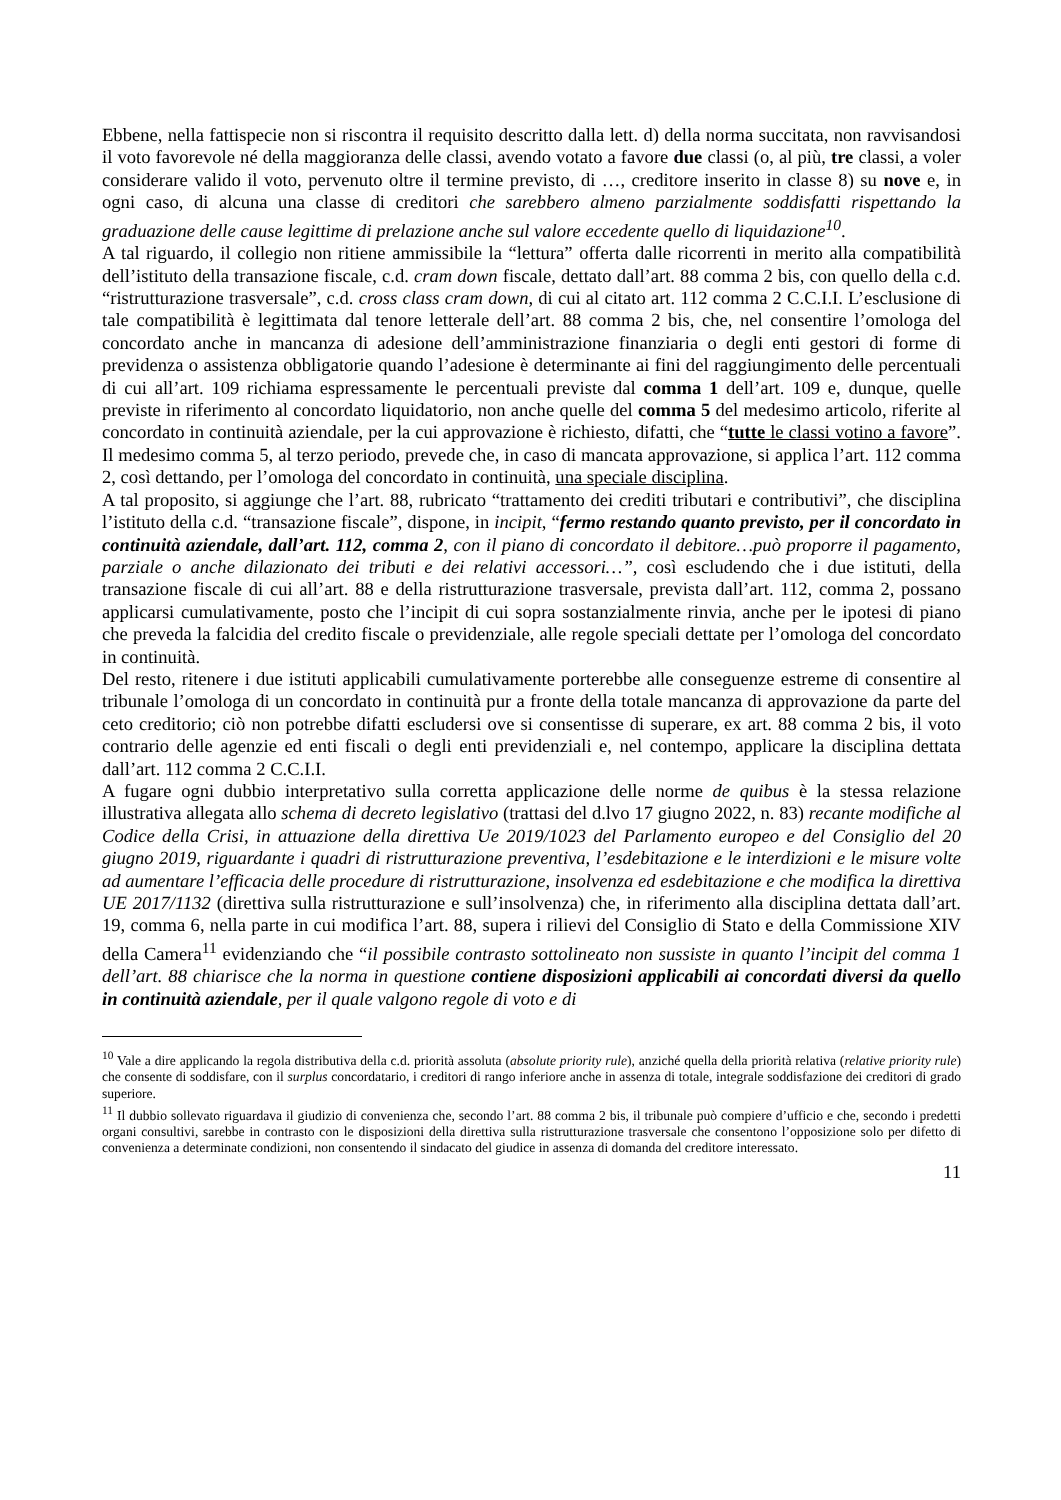Ebbene, nella fattispecie non si riscontra il requisito descritto dalla lett. d) della norma succitata, non ravvisandosi il voto favorevole né della maggioranza delle classi, avendo votato a favore due classi (o, al più, tre classi, a voler considerare valido il voto, pervenuto oltre il termine previsto, di …, creditore inserito in classe 8) su nove e, in ogni caso, di alcuna una classe di creditori che sarebbero almeno parzialmente soddisfatti rispettando la graduazione delle cause legittime di prelazione anche sul valore eccedente quello di liquidazione<sup>10</sup>.
A tal riguardo, il collegio non ritiene ammissibile la “lettura” offerta dalle ricorrenti in merito alla compatibilità dell’istituto della transazione fiscale, c.d. cram down fiscale, dettato dall’art. 88 comma 2 bis, con quello della c.d. “ristrutturazione trasversale”, c.d. cross class cram down, di cui al citato art. 112 comma 2 C.C.I.I. L’esclusione di tale compatibilità è legittimata dal tenore letterale dell’art. 88 comma 2 bis, che, nel consentire l’omologa del concordato anche in mancanza di adesione dell’amministrazione finanziaria o degli enti gestori di forme di previdenza o assistenza obbligatorie quando l’adesione è determinante ai fini del raggiungimento delle percentuali di cui all’art. 109 richiama espressamente le percentuali previste dal comma 1 dell’art. 109 e, dunque, quelle previste in riferimento al concordato liquidatorio, non anche quelle del comma 5 del medesimo articolo, riferite al concordato in continuità aziendale, per la cui approvazione è richiesto, difatti, che “tutte le classi votino a favore”. Il medesimo comma 5, al terzo periodo, prevede che, in caso di mancata approvazione, si applica l’art. 112 comma 2, così dettando, per l’omologa del concordato in continuità, una speciale disciplina.
A tal proposito, si aggiunge che l’art. 88, rubricato “trattamento dei crediti tributari e contributivi”, che disciplina l’istituto della c.d. “transazione fiscale”, dispone, in incipit, “fermo restando quanto previsto, per il concordato in continuità aziendale, dall’art. 112, comma 2, con il piano di concordato il debitore…può proporre il pagamento, parziale o anche dilazionato dei tributi e dei relativi accessori…”, così escludendo che i due istituti, della transazione fiscale di cui all’art. 88 e della ristrutturazione trasversale, prevista dall’art. 112, comma 2, possano applicarsi cumulativamente, posto che l’incipit di cui sopra sostanzialmente rinvia, anche per le ipotesi di piano che preveda la falcidia del credito fiscale o previdenziale, alle regole speciali dettate per l’omologa del concordato in continuità.
Del resto, ritenere i due istituti applicabili cumulativamente porterebbe alle conseguenze estreme di consentire al tribunale l’omologa di un concordato in continuità pur a fronte della totale mancanza di approvazione da parte del ceto creditorio; ciò non potrebbe difatti escludersi ove si consentisse di superare, ex art. 88 comma 2 bis, il voto contrario delle agenzie ed enti fiscali o degli enti previdenziali e, nel contempo, applicare la disciplina dettata dall’art. 112 comma 2 C.C.I.I.
A fugare ogni dubbio interpretativo sulla corretta applicazione delle norme de quibus è la stessa relazione illustrativa allegata allo schema di decreto legislativo (trattasi del d.lvo 17 giugno 2022, n. 83) recante modifiche al Codice della Crisi, in attuazione della direttiva Ue 2019/1023 del Parlamento europeo e del Consiglio del 20 giugno 2019, riguardante i quadri di ristrutturazione preventiva, l’esdebitazione e le interdizioni e le misure volte ad aumentare l’efficacia delle procedure di ristrutturazione, insolvenza ed esdebitazione e che modifica la direttiva UE 2017/1132 (direttiva sulla ristrutturazione e sull’insolvenza) che, in riferimento alla disciplina dettata dall’art. 19, comma 6, nella parte in cui modifica l’art. 88, supera i rilievi del Consiglio di Stato e della Commissione XIV della Camera<sup>11</sup> evidenziando che “il possibile contrasto sottolineato non sussiste in quanto l’incipit del comma 1 dell’art. 88 chiarisce che la norma in questione contiene disposizioni applicabili ai concordati diversi da quello in continuità aziendale, per il quale valgono regole di voto e di
<sup>10</sup> Vale a dire applicando la regola distributiva della c.d. priorità assoluta (absolute priority rule), anziché quella della priorità relativa (relative priority rule) che consente di soddisfare, con il surplus concordatario, i creditori di rango inferiore anche in assenza di totale, integrale soddisfazione dei creditori di grado superiore.
<sup>11</sup> Il dubbio sollevato riguardava il giudizio di convenienza che, secondo l’art. 88 comma 2 bis, il tribunale può compiere d’ufficio e che, secondo i predetti organi consultivi, sarebbe in contrasto con le disposizioni della direttiva sulla ristrutturazione trasversale che consentono l’opposizione solo per difetto di convenienza a determinate condizioni, non consentendo il sindacato del giudice in assenza di domanda del creditore interessato.
11